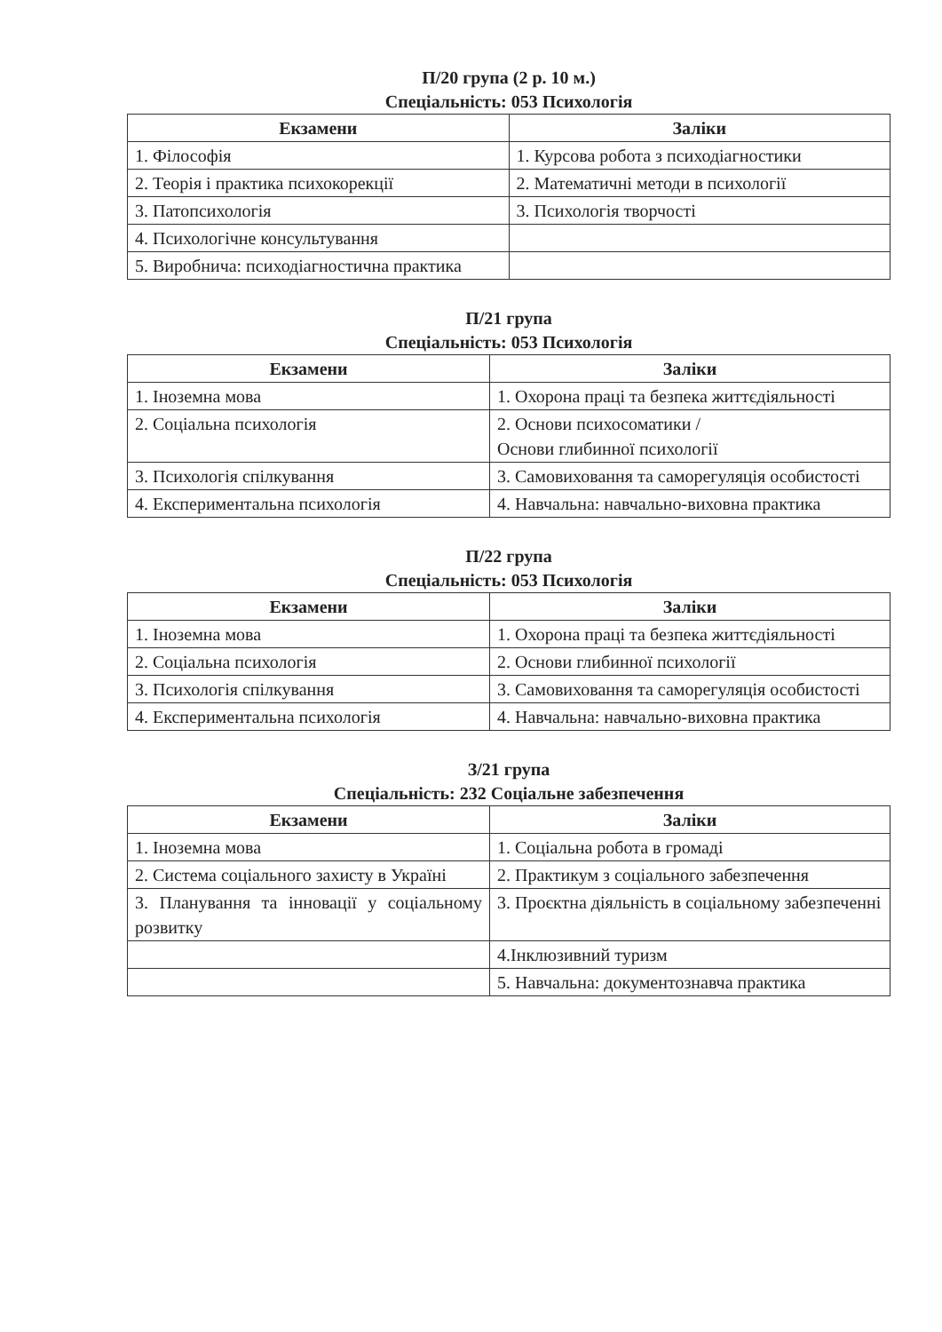П/20 група (2 р. 10 м.)
Спеціальність: 053 Психологія
| Екзамени | Заліки |
| --- | --- |
| 1. Філософія | 1. Курсова робота з психодіагностики |
| 2. Теорія і практика психокорекції | 2. Математичні методи в психології |
| 3. Патопсихологія | 3. Психологія творчості |
| 4. Психологічне консультування | |
| 5. Виробнича: психодіагностична практика | |
П/21 група
Спеціальність: 053 Психологія
| Екзамени | Заліки |
| --- | --- |
| 1. Іноземна мова | 1. Охорона праці та безпека життєдіяльності |
| 2. Соціальна психологія | 2. Основи психосоматики / Основи глибинної психології |
| 3. Психологія спілкування | 3. Самовиховання та саморегуляція особистості |
| 4. Експериментальна психологія | 4. Навчальна: навчально-виховна практика |
П/22 група
Спеціальність: 053 Психологія
| Екзамени | Заліки |
| --- | --- |
| 1. Іноземна мова | 1. Охорона праці та безпека життєдіяльності |
| 2. Соціальна психологія | 2. Основи глибинної психології |
| 3. Психологія спілкування | 3. Самовиховання та саморегуляція особистості |
| 4. Експериментальна психологія | 4. Навчальна: навчально-виховна практика |
З/21 група
Спеціальність: 232 Соціальне забезпечення
| Екзамени | Заліки |
| --- | --- |
| 1. Іноземна мова | 1. Соціальна робота в громаді |
| 2. Система соціального захисту в Україні | 2. Практикум з соціального забезпечення |
| 3. Планування та інновації у соціальному розвитку | 3. Проєктна діяльність в соціальному забезпеченні |
| | 4.Інклюзивний туризм |
| | 5. Навчальна: документознавча практика |